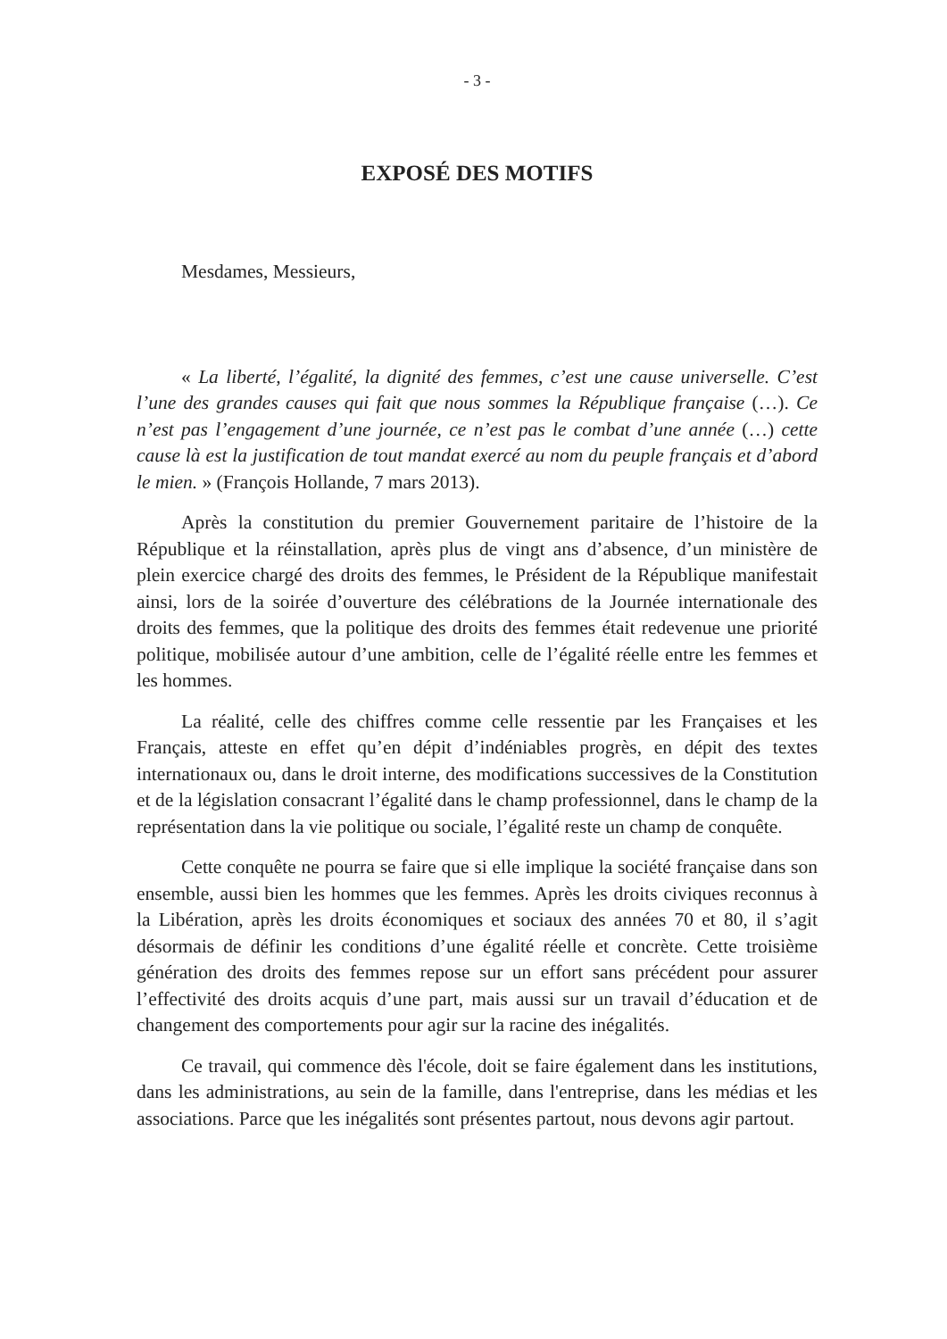- 3 -
EXPOSÉ DES MOTIFS
Mesdames, Messieurs,
« La liberté, l’égalité, la dignité des femmes, c’est une cause universelle. C’est l’une des grandes causes qui fait que nous sommes la République française (…). Ce n’est pas l’engagement d’une journée, ce n’est pas le combat d’une année (…) cette cause là est la justification de tout mandat exercé au nom du peuple français et d’abord le mien. » (François Hollande, 7 mars 2013).
Après la constitution du premier Gouvernement paritaire de l’histoire de la République et la réinstallation, après plus de vingt ans d’absence, d’un ministère de plein exercice chargé des droits des femmes, le Président de la République manifestait ainsi, lors de la soirée d’ouverture des célébrations de la Journée internationale des droits des femmes, que la politique des droits des femmes était redevenue une priorité politique, mobilisée autour d’une ambition, celle de l’égalité réelle entre les femmes et les hommes.
La réalité, celle des chiffres comme celle ressentie par les Françaises et les Français, atteste en effet qu’en dépit d’indéniables progrès, en dépit des textes internationaux ou, dans le droit interne, des modifications successives de la Constitution et de la législation consacrant l’égalité dans le champ professionnel, dans le champ de la représentation dans la vie politique ou sociale, l’égalité reste un champ de conquête.
Cette conquête ne pourra se faire que si elle implique la société française dans son ensemble, aussi bien les hommes que les femmes. Après les droits civiques reconnus à la Libération, après les droits économiques et sociaux des années 70 et 80, il s’agit désormais de définir les conditions d’une égalité réelle et concrète. Cette troisième génération des droits des femmes repose sur un effort sans précédent pour assurer l’effectivité des droits acquis d’une part, mais aussi sur un travail d’éducation et de changement des comportements pour agir sur la racine des inégalités.
Ce travail, qui commence dès l'école, doit se faire également dans les institutions, dans les administrations, au sein de la famille, dans l'entreprise, dans les médias et les associations. Parce que les inégalités sont présentes partout, nous devons agir partout.